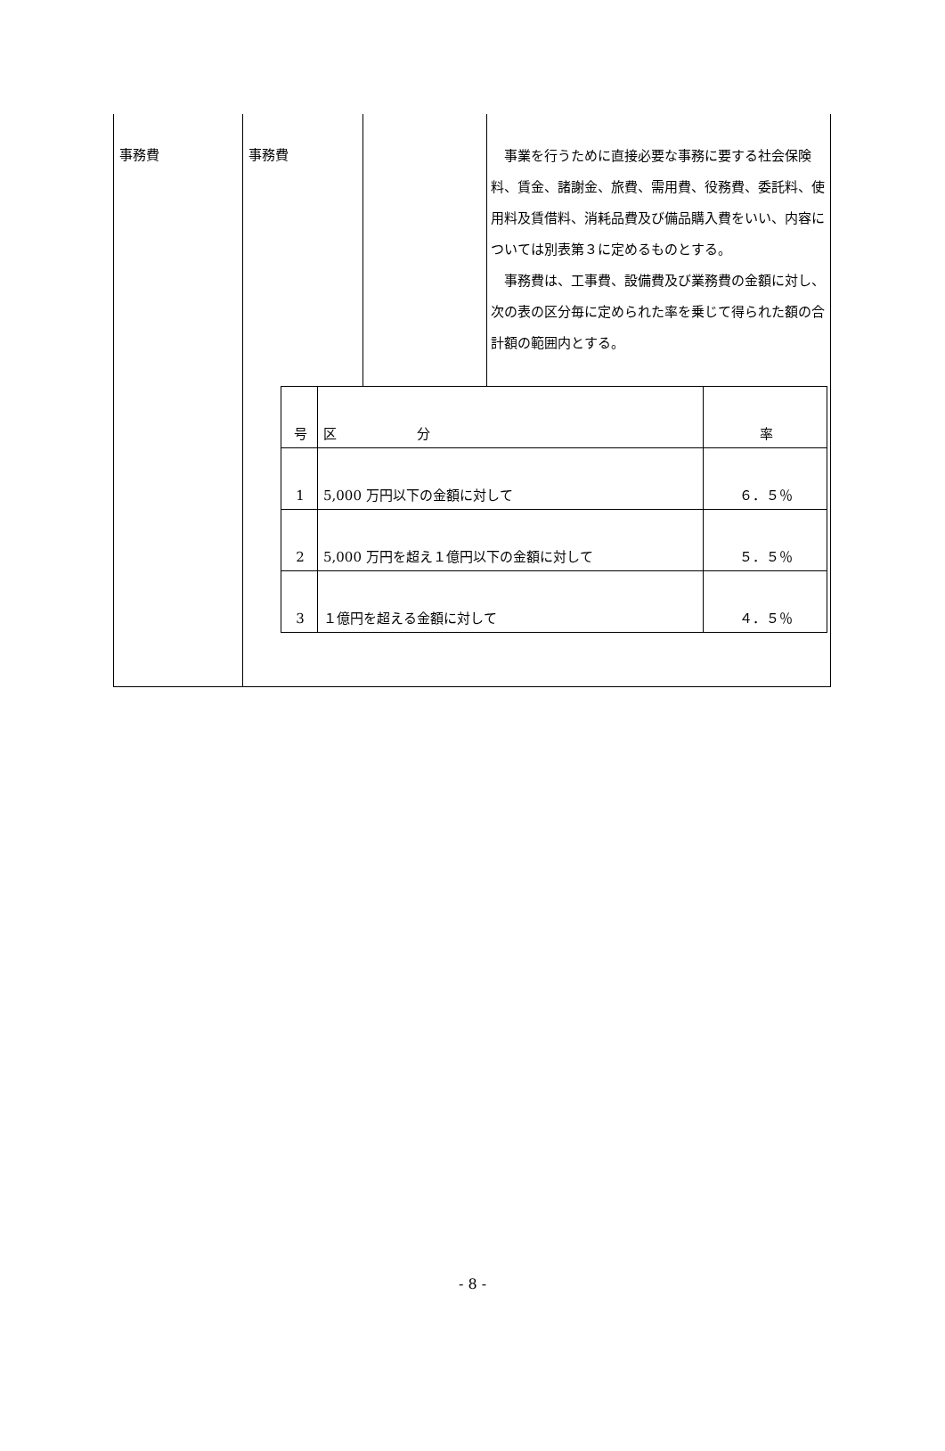| 事務費 | 事務費 | | 事業を行うために直接必要な事務に要する社会保険料、賃金、諸謝金、旅費、需用費、役務費、委託料、使用料及賃借料、消耗品費及び備品購入費をいい、内容については別表第３に定めるものとする。 事務費は、工事費、設備費及び業務費の金額に対し、次の表の区分毎に定められた率を乗じて得られた額の合計額の範囲内とする。 |
| | / 号 / 区 分 / 率 / / 1 / 5,000 万円以下の金額に対して / ６．５％ / / 2 / 5,000 万円を超え１億円以下の金額に対して / ５．５％ / / 3 / １億円を超える金額に対して / ４．５％ / | | |
- 8 -